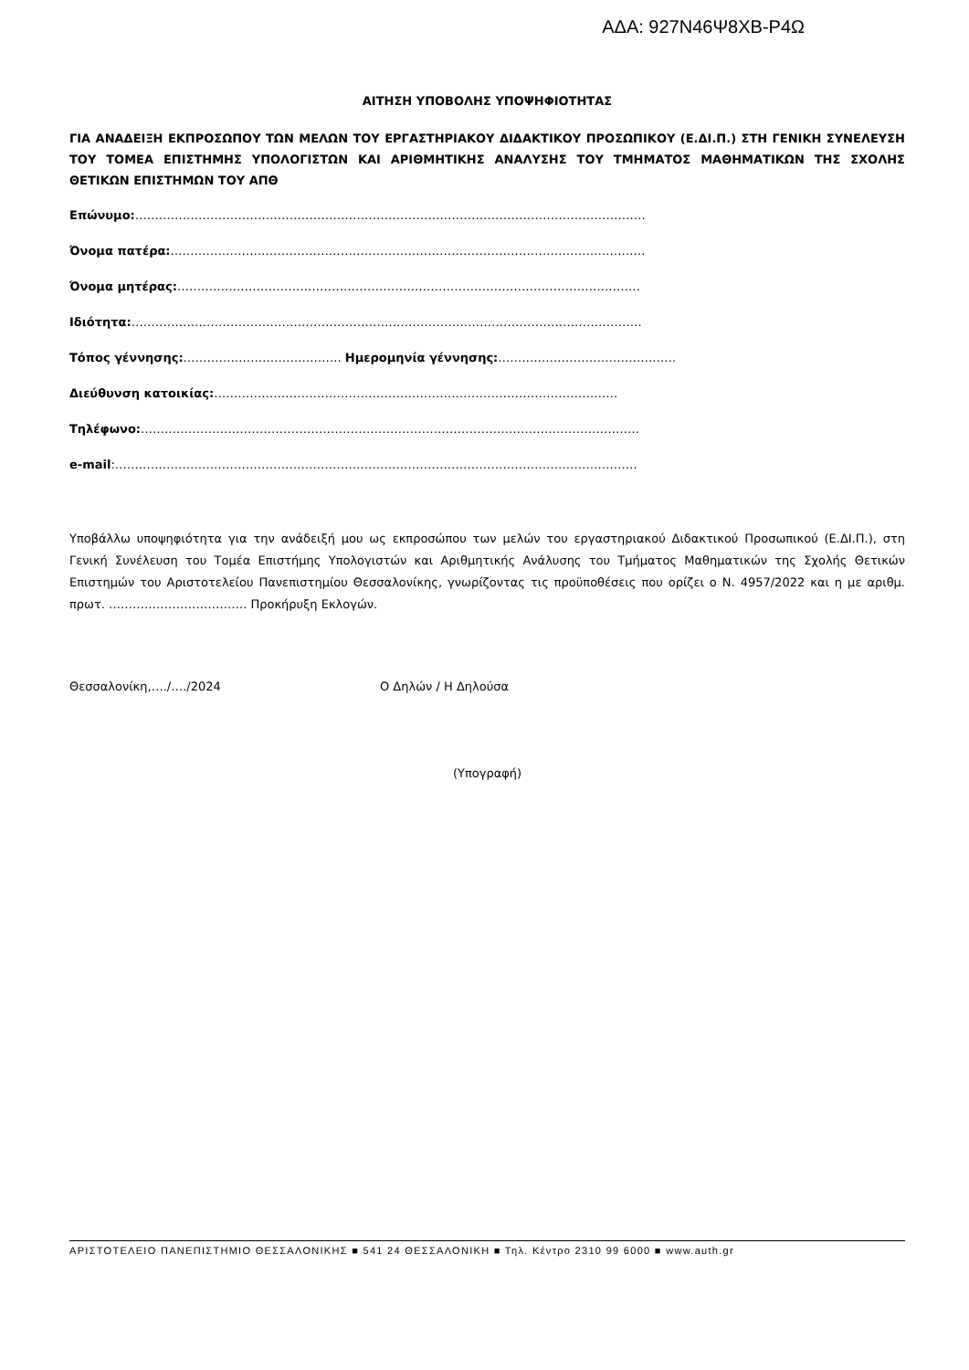ΑΔΑ: 927Ν46Ψ8ΧΒ-Ρ4Ω
ΑΙΤΗΣΗ ΥΠΟΒΟΛΗΣ ΥΠΟΨΗΦΙΟΤΗΤΑΣ
ΓΙΑ ΑΝΑΔΕΙΞΗ ΕΚΠΡΟΣΩΠΟΥ ΤΩΝ ΜΕΛΩΝ ΤΟΥ ΕΡΓΑΣΤΗΡΙΑΚΟΥ ΔΙΔΑΚΤΙΚΟΥ ΠΡΟΣΩΠΙΚΟΥ (Ε.ΔΙ.Π.) ΣΤΗ ΓΕΝΙΚΗ ΣΥΝΕΛΕΥΣΗ ΤΟΥ ΤΟΜΕΑ ΕΠΙΣΤΗΜΗΣ ΥΠΟΛΟΓΙΣΤΩΝ ΚΑΙ ΑΡΙΘΜΗΤΙΚΗΣ ΑΝΑΛΥΣΗΣ ΤΟΥ ΤΜΗΜΑΤΟΣ ΜΑΘΗΜΑΤΙΚΩΝ ΤΗΣ ΣΧΟΛΗΣ ΘΕΤΙΚΩΝ ΕΠΙΣΤΗΜΩΝ ΤΟΥ ΑΠΘ
Επώνυμο:…………………………………………………………………………………………………………………
Όνομα πατέρα:…………………………………………………………………………………………………………
Όνομα μητέρας:………………………………………………………………………………………………………
Ιδιότητα:…………………………………………………………………………………………………………………
Τόπος γέννησης:…………………………………. Ημερομηνία γέννησης:………………………………………
Διεύθυνση κατοικίας:…………………………………………………………………………………………
Τηλέφωνο:………………………………………………………………………………………………………………
e-mail:……………………………………………………………………………………………………………………
Υποβάλλω υποψηφιότητα για την ανάδειξή μου ως εκπροσώπου των μελών του εργαστηριακού Διδακτικού Προσωπικού (Ε.ΔΙ.Π.), στη Γενική Συνέλευση του Τομέα Επιστήμης Υπολογιστών και Αριθμητικής Ανάλυσης του Τμήματος Μαθηματικών της Σχολής Θετικών Επιστημών του Αριστοτελείου Πανεπιστημίου Θεσσαλονίκης, γνωρίζοντας τις προϋποθέσεις που ορίζει ο Ν. 4957/2022 και η με αριθμ. πρωτ. …………………………….. Προκήρυξη Εκλογών.
Θεσσαλονίκη,…./…./2024 Ο Δηλών / Η Δηλούσα
(Υπογραφή)
ΑΡΙΣΤΟΤΕΛΕΙΟ ΠΑΝΕΠΙΣΤΗΜΙΟ ΘΕΣΣΑΛΟΝΙΚΗΣ ■ 541 24 ΘΕΣΣΑΛΟΝΙΚΗ ■ Τηλ. Κέντρο 2310 99 6000 ■ www.auth.gr